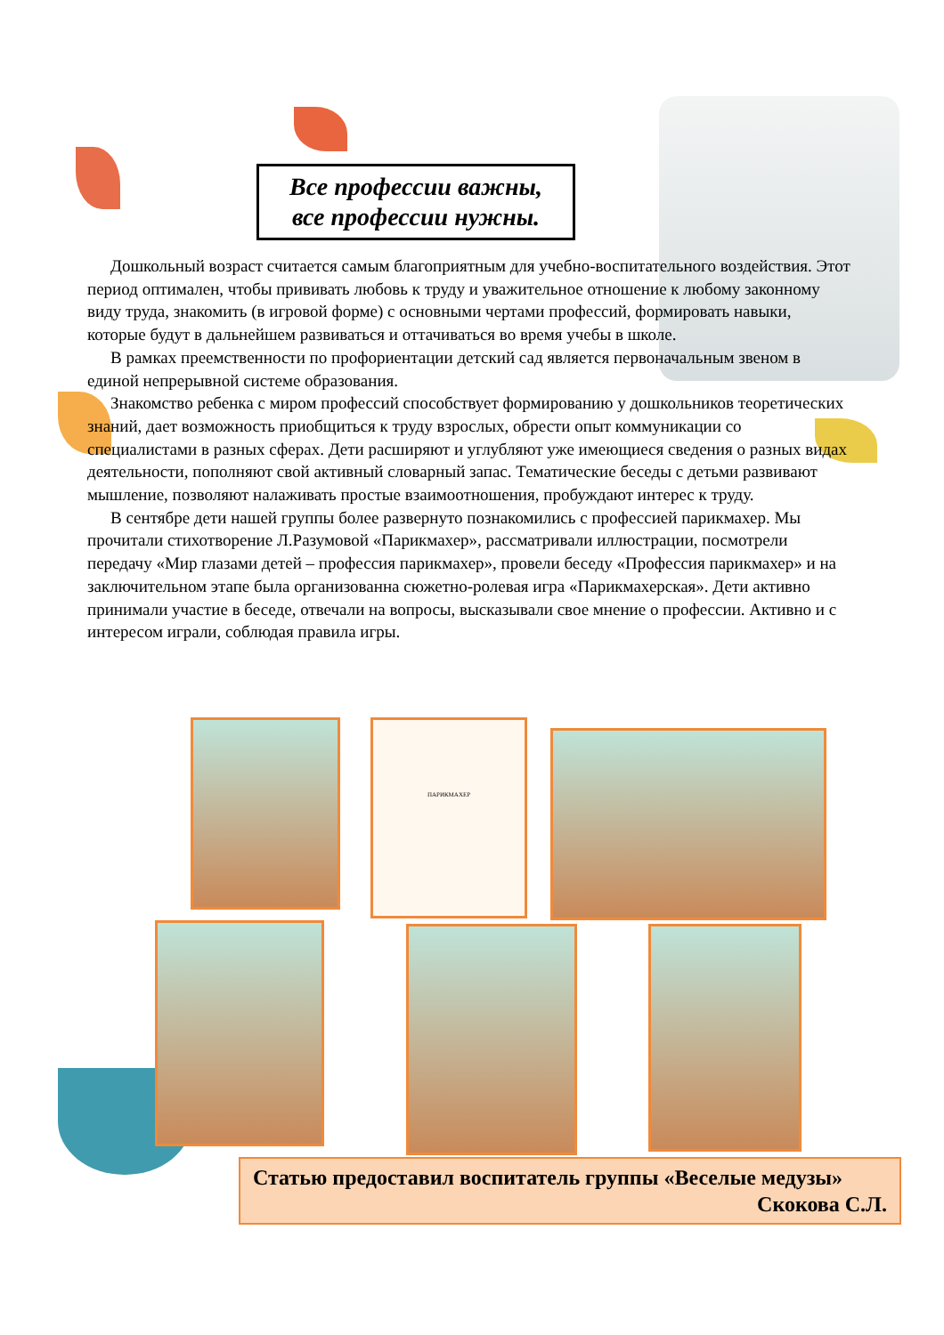Все профессии важны,
все профессии нужны.
Дошкольный возраст считается самым благоприятным для учебно-воспитательного воздействия. Этот период оптимален, чтобы прививать любовь к труду и уважительное отношение к любому законному виду труда, знакомить (в игровой форме) с основными чертами профессий, формировать навыки, которые будут в дальнейшем развиваться и оттачиваться во время учебы в школе.
В рамках преемственности по профориентации детский сад является первоначальным звеном в единой непрерывной системе образования.
Знакомство ребенка с миром профессий способствует формированию у дошкольников теоретических знаний, дает возможность приобщиться к труду взрослых, обрести опыт коммуникации со специалистами в разных сферах. Дети расширяют и углубляют уже имеющиеся сведения о разных видах деятельности, пополняют свой активный словарный запас. Тематические беседы с детьми развивают мышление, позволяют налаживать простые взаимоотношения, пробуждают интерес к труду.
В сентябре дети нашей группы более развернуто познакомились с профессией парикмахер. Мы прочитали стихотворение Л.Разумовой «Парикмахер», рассматривали иллюстрации, посмотрели передачу «Мир глазами детей – профессия парикмахер», провели беседу «Профессия парикмахер» и на заключительном этапе была организованна сюжетно-ролевая игра «Парикмахерская». Дети активно принимали участие в беседе, отвечали на вопросы, высказывали свое мнение о профессии. Активно и с интересом играли, соблюдая правила игры.
ПАРИКМАХЕР
Статью предоставил воспитатель группы «Веселые медузы»
Скокова С.Л.